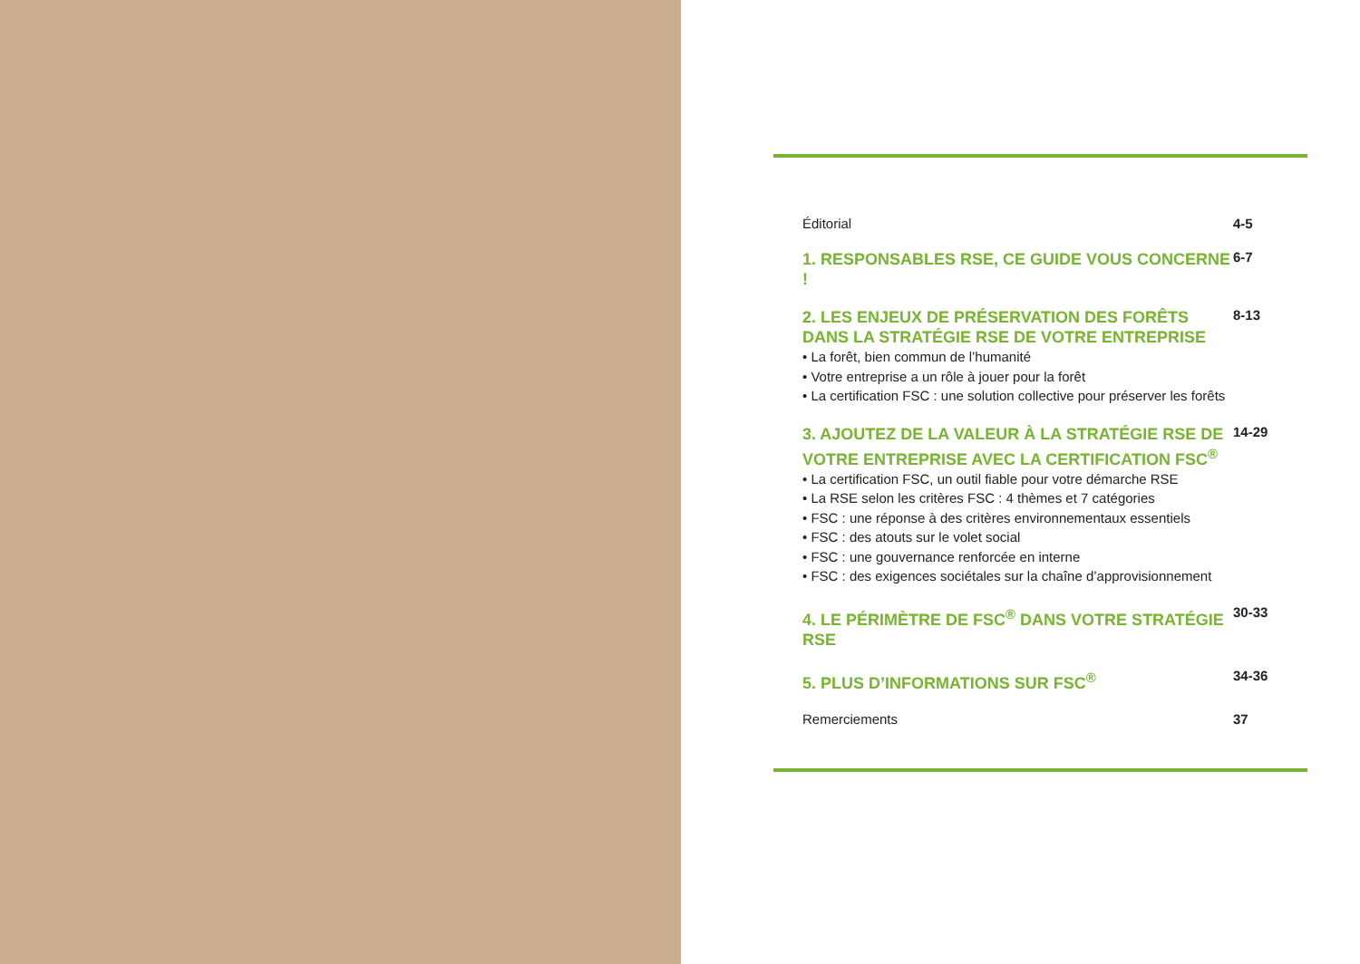Éditorial 4-5
1. RESPONSABLES RSE, CE GUIDE VOUS CONCERNE !
6-7
2. LES ENJEUX DE PRÉSERVATION DES FORÊTS DANS LA STRATÉGIE RSE DE VOTRE ENTREPRISE
• La forêt, bien commun de l’humanité
• Votre entreprise a un rôle à jouer pour la forêt
• La certification FSC : une solution collective pour préserver les forêts
8-13
3. AJOUTEZ DE LA VALEUR À LA STRATÉGIE RSE DE VOTRE ENTREPRISE AVEC LA CERTIFICATION FSC<sup>®</sup>
• La certification FSC, un outil fiable pour votre démarche RSE
• La RSE selon les critères FSC : 4 thèmes et 7 catégories
• FSC : une réponse à des critères environnementaux essentiels
• FSC : des atouts sur le volet social
• FSC : une gouvernance renforcée en interne
• FSC : des exigences sociétales sur la chaîne d’approvisionnement
14-29
4. LE PÉRIMÈTRE DE FSC<sup>®</sup> DANS VOTRE STRATÉGIE RSE
30-33
5. PLUS D’INFORMATIONS SUR FSC<sup>®</sup>
34-36
Remerciements 37